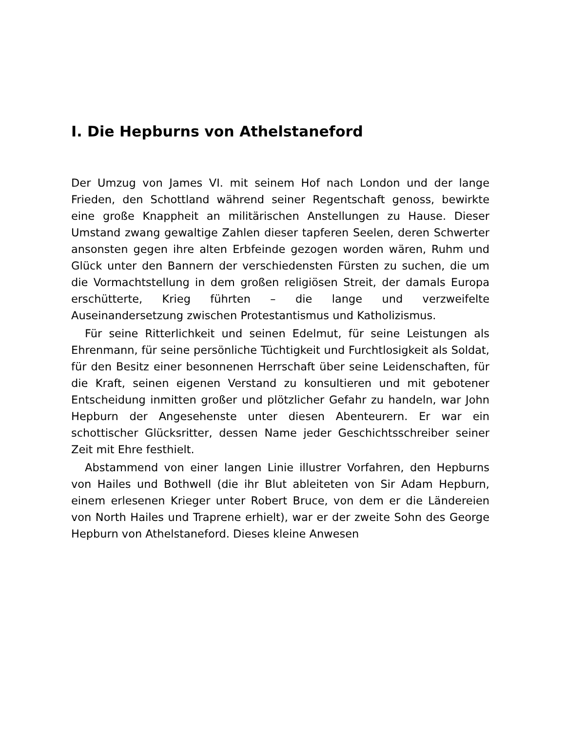I. Die Hepburns von Athelstaneford
Der Umzug von James VI. mit seinem Hof nach London und der lange Frieden, den Schottland während seiner Regentschaft genoss, bewirkte eine große Knappheit an militärischen Anstellungen zu Hause. Dieser Umstand zwang gewaltige Zahlen dieser tapferen Seelen, deren Schwerter ansonsten gegen ihre alten Erbfeinde gezogen worden wären, Ruhm und Glück unter den Bannern der verschiedensten Fürsten zu suchen, die um die Vormachtstellung in dem großen religiösen Streit, der damals Europa erschütterte, Krieg führten – die lange und verzweifelte Auseinandersetzung zwischen Protestantismus und Katholizismus.
Für seine Ritterlichkeit und seinen Edelmut, für seine Leistungen als Ehrenmann, für seine persönliche Tüchtigkeit und Furchtlosigkeit als Soldat, für den Besitz einer besonnenen Herrschaft über seine Leidenschaften, für die Kraft, seinen eigenen Verstand zu konsultieren und mit gebotener Entscheidung inmitten großer und plötzlicher Gefahr zu handeln, war John Hepburn der Angesehenste unter diesen Abenteurern. Er war ein schottischer Glücksritter, dessen Name jeder Geschichtsschreiber seiner Zeit mit Ehre festhielt.
Abstammend von einer langen Linie illustrer Vorfahren, den Hepburns von Hailes und Bothwell (die ihr Blut ableiteten von Sir Adam Hepburn, einem erlesenen Krieger unter Robert Bruce, von dem er die Ländereien von North Hailes und Traprene erhielt), war er der zweite Sohn des George Hepburn von Athelstaneford. Dieses kleine Anwesen